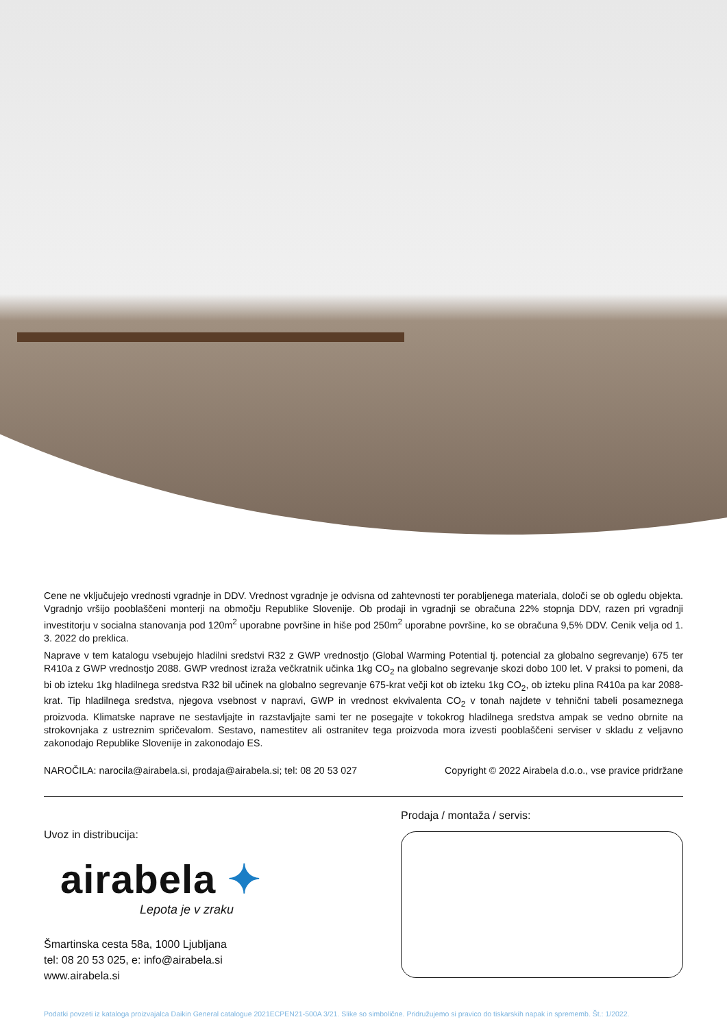Cene ne vključujejo vrednosti vgradnje in DDV. Vrednost vgradnje je odvisna od zahtevnosti ter porabljenega materiala, določi se ob ogledu objekta. Vgradnjo vršijo pooblaščeni monterji na območju Republike Slovenije. Ob prodaji in vgradnji se obračuna 22% stopnja DDV, razen pri vgradnji investitorju v socialna stanovanja pod 120m<sup>2</sup> uporabne površine in hiše pod 250m<sup>2</sup> uporabne površine, ko se obračuna 9,5% DDV. Cenik velja od 1. 3. 2022 do preklica.
Naprave v tem katalogu vsebujejo hladilni sredstvi R32 z GWP vrednostjo (Global Warming Potential tj. potencial za globalno segrevanje) 675 ter R410a z GWP vrednostjo 2088. GWP vrednost izraža večkratnik učinka 1kg CO<sub>2</sub> na globalno segrevanje skozi dobo 100 let. V praksi to pomeni, da bi ob izteku 1kg hladilnega sredstva R32 bil učinek na globalno segrevanje 675-krat večji kot ob izteku 1kg CO<sub>2</sub>, ob izteku plina R410a pa kar 2088-krat. Tip hladilnega sredstva, njegova vsebnost v napravi, GWP in vrednost ekvivalenta CO<sub>2</sub> v tonah najdete v tehnični tabeli posameznega proizvoda. Klimatske naprave ne sestavljajte in razstavljajte sami ter ne posegajte v tokokrog hladilnega sredstva ampak se vedno obrnite na strokovnjaka z ustreznim spričevalom. Sestavo, namestitev ali ostranitev tega proizvoda mora izvesti pooblaščeni serviser v skladu z veljavno zakonodajo Republike Slovenije in zakonodajo ES.
NAROČILA: narocila@airabela.si, prodaja@airabela.si; tel: 08 20 53 027 Copyright © 2022 Airabela d.o.o., vse pravice pridržane
Uvoz in distribucija:
airabela ✦
Lepota je v zraku
Šmartinska cesta 58a, 1000 Ljubljana
tel: 08 20 53 025, e: info@airabela.si
www.airabela.si
Prodaja / montaža / servis:
Podatki povzeti iz kataloga proizvajalca Daikin General catalogue 2021ECPEN21-500A 3/21. Slike so simbolične. Pridružujemo si pravico do tiskarskih napak in sprememb. Št.: 1/2022.